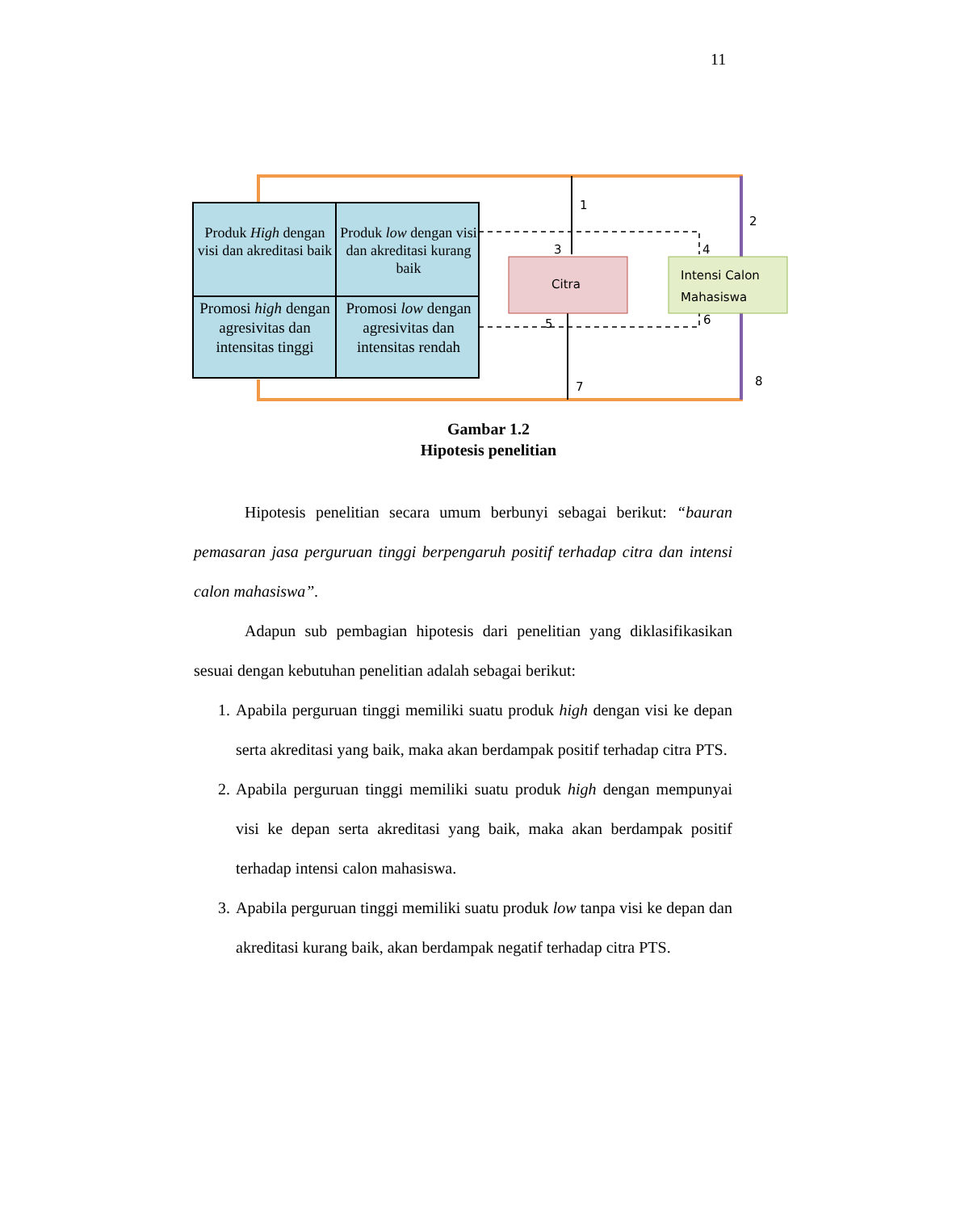11
Produk High dengan visi dan akreditasi baik
Produk low dengan visi dan akreditasi kurang baik
Promosi high dengan agresivitas dan intensitas tinggi
Promosi low dengan agresivitas dan intensitas rendah
Citra
Intensi Calon
Mahasiswa
1
2
3 4
5 6
7 8
Gambar 1.2
Hipotesis penelitian
Hipotesis penelitian secara umum berbunyi sebagai berikut: “bauran pemasaran jasa perguruan tinggi berpengaruh positif terhadap citra dan intensi calon mahasiswa”.
Adapun sub pembagian hipotesis dari penelitian yang diklasifikasikan sesuai dengan kebutuhan penelitian adalah sebagai berikut:
1. Apabila perguruan tinggi memiliki suatu produk high dengan visi ke depan serta akreditasi yang baik, maka akan berdampak positif terhadap citra PTS.
2. Apabila perguruan tinggi memiliki suatu produk high dengan mempunyai visi ke depan serta akreditasi yang baik, maka akan berdampak positif terhadap intensi calon mahasiswa.
3. Apabila perguruan tinggi memiliki suatu produk low tanpa visi ke depan dan akreditasi kurang baik, akan berdampak negatif terhadap citra PTS.